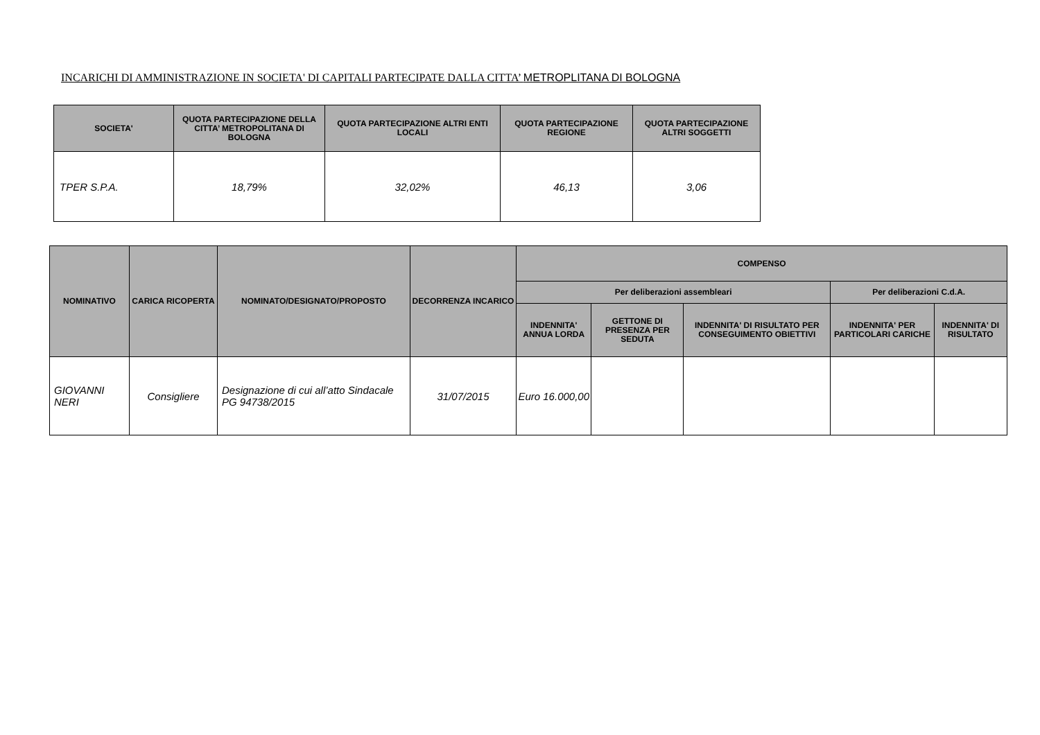INCARICHI DI AMMINISTRAZIONE IN SOCIETA' DI CAPITALI PARTECIPATE DALLA CITTA’ METROPLITANA DI BOLOGNA
| SOCIETA' | QUOTA PARTECIPAZIONE DELLA CITTA’ METROPOLITANA DI BOLOGNA | QUOTA PARTECIPAZIONE ALTRI ENTI LOCALI | QUOTA PARTECIPAZIONE REGIONE | QUOTA PARTECIPAZIONE ALTRI SOGGETTI |
| --- | --- | --- | --- | --- |
| TPER S.P.A. | 18,79% | 32,02% | 46,13 | 3,06 |
| NOMINATIVO | CARICA RICOPERTA | NOMINATO/DESIGNATO/PROPOSTO | DECORRENZA INCARICO | COMPENSO | | | | |
| --- | --- | --- | --- | --- | --- | --- | --- | --- |
| | | | | Per deliberazioni assembleari | | | Per deliberazioni C.d.A. | |
| | | | | INDENNITA' ANNUA LORDA | GETTONE DI PRESENZA PER SEDUTA | INDENNITA' DI RISULTATO PER CONSEGUIMENTO OBIETTIVI | INDENNITA' PER PARTICOLARI CARICHE | INDENNITA' DI RISULTATO |
| GIOVANNI NERI | Consigliere | Designazione di cui all’atto Sindacale PG 94738/2015 | 31/07/2015 | Euro 16.000,00 | | | | |